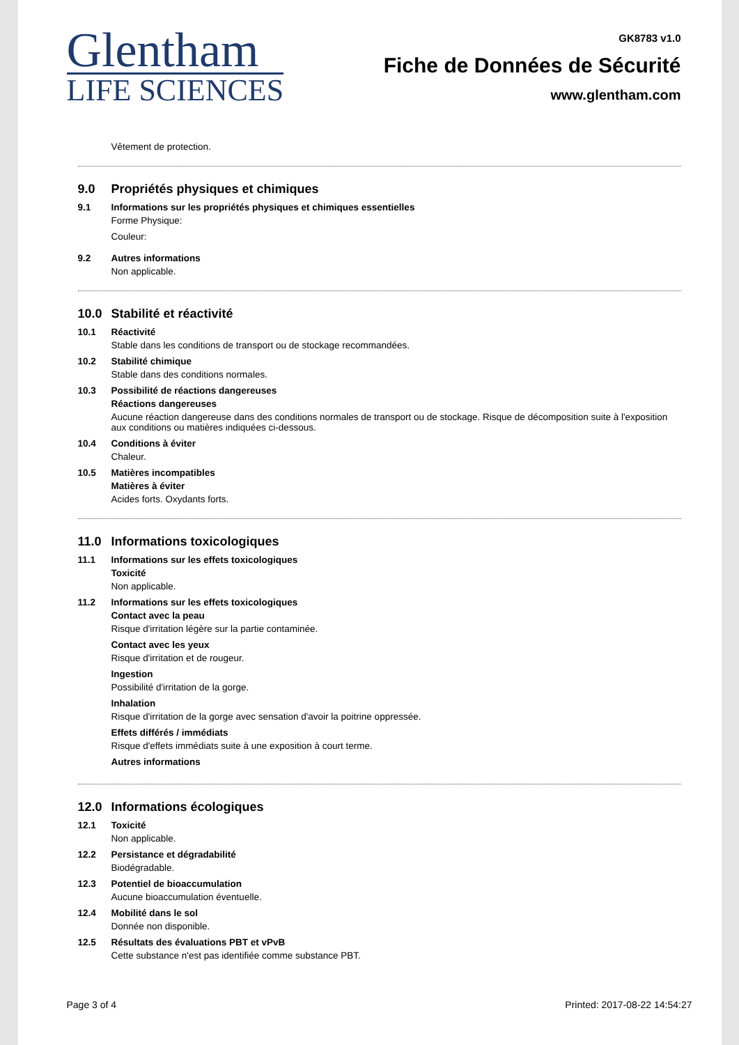Glentham
LIFE SCIENCES
GK8783 v1.0
Fiche de Données de Sécurité
www.glentham.com
Vêtement de protection.
9.0 Propriétés physiques et chimiques
9.1 Informations sur les propriétés physiques et chimiques essentielles
Forme Physique:
Couleur:
9.2 Autres informations
Non applicable.
10.0 Stabilité et réactivité
10.1 Réactivité
Stable dans les conditions de transport ou de stockage recommandées.
10.2 Stabilité chimique
Stable dans des conditions normales.
10.3 Possibilité de réactions dangereuses
Réactions dangereuses
Aucune réaction dangereuse dans des conditions normales de transport ou de stockage. Risque de décomposition suite à l'exposition aux conditions ou matières indiquées ci-dessous.
10.4 Conditions à éviter
Chaleur.
10.5 Matières incompatibles
Matières à éviter
Acides forts. Oxydants forts.
11.0 Informations toxicologiques
11.1 Informations sur les effets toxicologiques
Toxicité
Non applicable.
11.2 Informations sur les effets toxicologiques
Contact avec la peau
Risque d'irritation légère sur la partie contaminée.
Contact avec les yeux
Risque d'irritation et de rougeur.
Ingestion
Possibilité d'irritation de la gorge.
Inhalation
Risque d'irritation de la gorge avec sensation d'avoir la poitrine oppressée.
Effets différés / immédiats
Risque d'effets immédiats suite à une exposition à court terme.
Autres informations
12.0 Informations écologiques
12.1 Toxicité
Non applicable.
12.2 Persistance et dégradabilité
Biodégradable.
12.3 Potentiel de bioaccumulation
Aucune bioaccumulation éventuelle.
12.4 Mobilité dans le sol
Donnée non disponible.
12.5 Résultats des évaluations PBT et vPvB
Cette substance n'est pas identifiée comme substance PBT.
Page 3 of 4 Printed: 2017-08-22 14:54:27